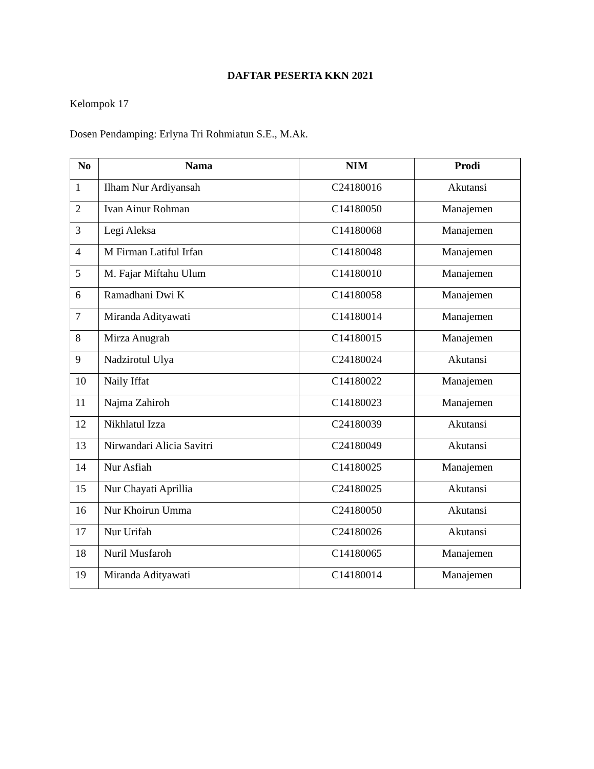DAFTAR PESERTA KKN 2021
Kelompok 17
Dosen Pendamping: Erlyna Tri Rohmiatun S.E., M.Ak.
| No | Nama | NIM | Prodi |
| --- | --- | --- | --- |
| 1 | Ilham Nur Ardiyansah | C24180016 | Akutansi |
| 2 | Ivan Ainur Rohman | C14180050 | Manajemen |
| 3 | Legi Aleksa | C14180068 | Manajemen |
| 4 | M Firman Latiful Irfan | C14180048 | Manajemen |
| 5 | M. Fajar Miftahu Ulum | C14180010 | Manajemen |
| 6 | Ramadhani Dwi K | C14180058 | Manajemen |
| 7 | Miranda Adityawati | C14180014 | Manajemen |
| 8 | Mirza Anugrah | C14180015 | Manajemen |
| 9 | Nadzirotul Ulya | C24180024 | Akutansi |
| 10 | Naily Iffat | C14180022 | Manajemen |
| 11 | Najma Zahiroh | C14180023 | Manajemen |
| 12 | Nikhlatul Izza | C24180039 | Akutansi |
| 13 | Nirwandari Alicia Savitri | C24180049 | Akutansi |
| 14 | Nur Asfiah | C14180025 | Manajemen |
| 15 | Nur Chayati Aprillia | C24180025 | Akutansi |
| 16 | Nur Khoirun Umma | C24180050 | Akutansi |
| 17 | Nur Urifah | C24180026 | Akutansi |
| 18 | Nuril Musfaroh | C14180065 | Manajemen |
| 19 | Miranda Adityawati | C14180014 | Manajemen |